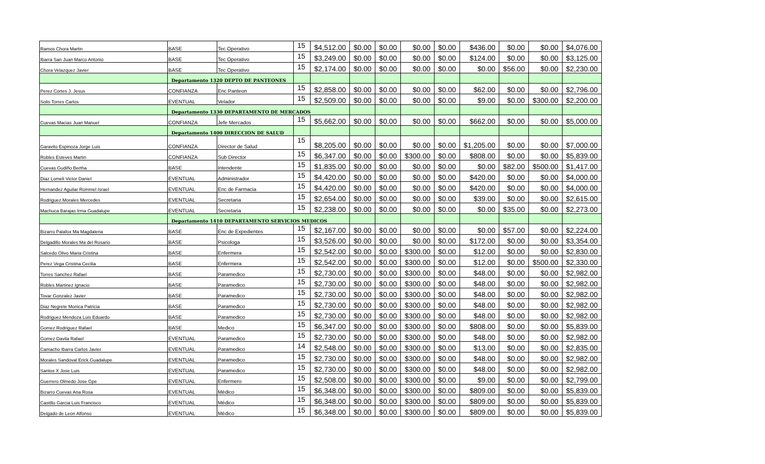| Ramos Chora Martin | BASE | Tec Operativo | 15 | $4,512.00 | $0.00 | $0.00 | $0.00 | $0.00 | $436.00 | $0.00 | $0.00 | $4,076.00 |
| Ibarra San Juan Marco Antonio | BASE | Tec Operativo | 15 | $3,249.00 | $0.00 | $0.00 | $0.00 | $0.00 | $124.00 | $0.00 | $0.00 | $3,125.00 |
| Chora Velazquez Javier | BASE | Tec Operativo | 15 | $2,174.00 | $0.00 | $0.00 | $0.00 | $0.00 | $0.00 | $56.00 | $0.00 | $2,230.00 |
| | Departamento 1320 DEPTO DE PANTEONES | | | | | | | | | | | |
| Perez Cortes J. Jesus | CONFIANZA | Enc Panteon | 15 | $2,858.00 | $0.00 | $0.00 | $0.00 | $0.00 | $62.00 | $0.00 | $0.00 | $2,796.00 |
| Solis Torres Carlos | EVENTUAL | Velador | 15 | $2,509.00 | $0.00 | $0.00 | $0.00 | $0.00 | $9.00 | $0.00 | $300.00 | $2,200.00 |
| | Departamento 1330 DEPARTAMENTO DE MERCADOS | | | | | | | | | | | |
| Cuevas Macias Juan Manuel | CONFIANZA | Jefe Mercados | 15 | $5,662.00 | $0.00 | $0.00 | $0.00 | $0.00 | $662.00 | $0.00 | $0.00 | $5,000.00 |
| | Departamento 1400 DIRECCION DE SALUD | | | | | | | | | | | |
| Garavito Espinoza Jorge Luis | CONFIANZA | Director de Salud | 15 | $8,205.00 | $0.00 | $0.00 | $0.00 | $0.00 | $1,205.00 | $0.00 | $0.00 | $7,000.00 |
| Robles Esteves Martin | CONFIANZA | Sub Director | 15 | $6,347.00 | $0.00 | $0.00 | $300.00 | $0.00 | $808.00 | $0.00 | $0.00 | $5,839.00 |
| Cuevas Gudiño Bertha | BASE | Intendente | 15 | $1,835.00 | $0.00 | $0.00 | $0.00 | $0.00 | $0.00 | $82.00 | $500.00 | $1,417.00 |
| Diaz Lomeli Victor Daniel | EVENTUAL | Administrador | 15 | $4,420.00 | $0.00 | $0.00 | $0.00 | $0.00 | $420.00 | $0.00 | $0.00 | $4,000.00 |
| Hernandez Aguilar Rommel Israel | EVENTUAL | Enc de Farmacia | 15 | $4,420.00 | $0.00 | $0.00 | $0.00 | $0.00 | $420.00 | $0.00 | $0.00 | $4,000.00 |
| Rodriguez Morales Mercedes | EVENTUAL | Secretaria | 15 | $2,654.00 | $0.00 | $0.00 | $0.00 | $0.00 | $39.00 | $0.00 | $0.00 | $2,615.00 |
| Machuca Barajas Irma Guadalupe | EVENTUAL | Secretaria | 15 | $2,238.00 | $0.00 | $0.00 | $0.00 | $0.00 | $0.00 | $35.00 | $0.00 | $2,273.00 |
| | Departamento 1410 DEPARTAMENTO SERVICIOS MEDICOS | | | | | | | | | | | |
| Bizarro Palafox Ma Magdalena | BASE | Enc de Expedientes | 15 | $2,167.00 | $0.00 | $0.00 | $0.00 | $0.00 | $0.00 | $57.00 | $0.00 | $2,224.00 |
| Delgadillo Morales Ma del Rosario | BASE | Psicologa | 15 | $3,526.00 | $0.00 | $0.00 | $0.00 | $0.00 | $172.00 | $0.00 | $0.00 | $3,354.00 |
| Salcedo Olivo Maria Cristina | BASE | Enfermera | 15 | $2,542.00 | $0.00 | $0.00 | $300.00 | $0.00 | $12.00 | $0.00 | $0.00 | $2,830.00 |
| Perez Vega Cristina Cecilia | BASE | Enfermera | 15 | $2,542.00 | $0.00 | $0.00 | $300.00 | $0.00 | $12.00 | $0.00 | $500.00 | $2,330.00 |
| Torres Sanchez Rafael | BASE | Paramedico | 15 | $2,730.00 | $0.00 | $0.00 | $300.00 | $0.00 | $48.00 | $0.00 | $0.00 | $2,982.00 |
| Robles Martinez Ignacio | BASE | Paramedico | 15 | $2,730.00 | $0.00 | $0.00 | $300.00 | $0.00 | $48.00 | $0.00 | $0.00 | $2,982.00 |
| Tovar Gonzalez Javier | BASE | Paramedico | 15 | $2,730.00 | $0.00 | $0.00 | $300.00 | $0.00 | $48.00 | $0.00 | $0.00 | $2,982.00 |
| Diaz Negrete Monica Patricia | BASE | Paramedico | 15 | $2,730.00 | $0.00 | $0.00 | $300.00 | $0.00 | $48.00 | $0.00 | $0.00 | $2,982.00 |
| Rodriguez Mendoza Luis Eduardo | BASE | Paramedico | 15 | $2,730.00 | $0.00 | $0.00 | $300.00 | $0.00 | $48.00 | $0.00 | $0.00 | $2,982.00 |
| Gomez Rodriguez Rafael | BASE | Medico | 15 | $6,347.00 | $0.00 | $0.00 | $300.00 | $0.00 | $808.00 | $0.00 | $0.00 | $5,839.00 |
| Gomez Davila Rafael | EVENTUAL | Paramedico | 15 | $2,730.00 | $0.00 | $0.00 | $300.00 | $0.00 | $48.00 | $0.00 | $0.00 | $2,982.00 |
| Camacho Ibarra Carlos Javier | EVENTUAL | Paramedico | 14 | $2,548.00 | $0.00 | $0.00 | $300.00 | $0.00 | $13.00 | $0.00 | $0.00 | $2,835.00 |
| Morales Sandoval Erick Guadalupe | EVENTUAL | Paramedico | 15 | $2,730.00 | $0.00 | $0.00 | $300.00 | $0.00 | $48.00 | $0.00 | $0.00 | $2,982.00 |
| Santos X Jose Luis | EVENTUAL | Paramedico | 15 | $2,730.00 | $0.00 | $0.00 | $300.00 | $0.00 | $48.00 | $0.00 | $0.00 | $2,982.00 |
| Guerrero Olmedo Jose Gpe | EVENTUAL | Enfermero | 15 | $2,508.00 | $0.00 | $0.00 | $300.00 | $0.00 | $9.00 | $0.00 | $0.00 | $2,799.00 |
| Bizarro Cuevas Ana Rosa | EVENTUAL | Médico | 15 | $6,348.00 | $0.00 | $0.00 | $300.00 | $0.00 | $809.00 | $0.00 | $0.00 | $5,839.00 |
| Castillo Garcia Luis Francisco | EVENTUAL | Médico | 15 | $6,348.00 | $0.00 | $0.00 | $300.00 | $0.00 | $809.00 | $0.00 | $0.00 | $5,839.00 |
| Delgado de Leon Alfonso | EVENTUAL | Médico | 15 | $6,348.00 | $0.00 | $0.00 | $300.00 | $0.00 | $809.00 | $0.00 | $0.00 | $5,839.00 |